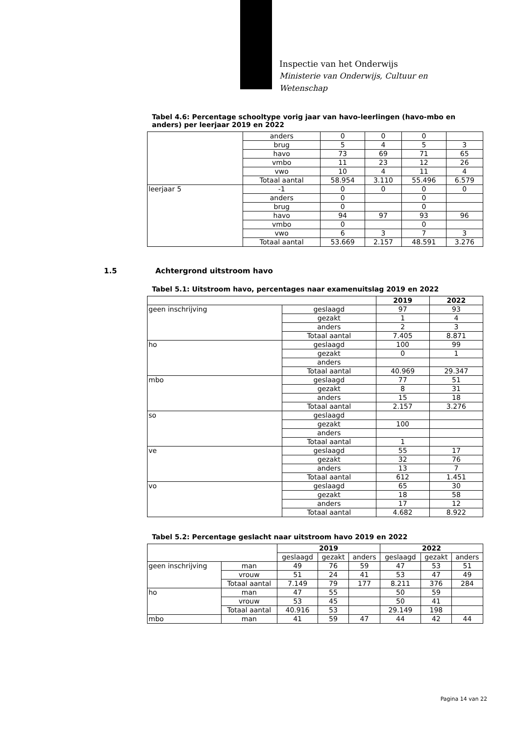Inspectie van het Onderwijs
Ministerie van Onderwijs, Cultuur en
Wetenschap
Tabel 4.6: Percentage schooltype vorig jaar van havo-leerlingen (havo-mbo en anders) per leerjaar 2019 en 2022
| | anders | 0 | 0 | 0 | |
| | brug | 5 | 4 | 5 | 3 |
| | havo | 73 | 69 | 71 | 65 |
| | vmbo | 11 | 23 | 12 | 26 |
| | vwo | 10 | 4 | 11 | 4 |
| | Totaal aantal | 58.954 | 3.110 | 55.496 | 6.579 |
| leerjaar 5 | -1 | 0 | 0 | 0 | 0 |
| | anders | 0 | | 0 | |
| | brug | 0 | | 0 | |
| | havo | 94 | 97 | 93 | 96 |
| | vmbo | 0 | | 0 | |
| | vwo | 6 | 3 | 7 | 3 |
| | Totaal aantal | 53.669 | 2.157 | 48.591 | 3.276 |
1.5 Achtergrond uitstroom havo
Tabel 5.1: Uitstroom havo, percentages naar examenuitslag 2019 en 2022
| | | 2019 | 2022 |
| --- | --- | --- | --- |
| geen inschrijving | geslaagd | 97 | 93 |
| | gezakt | 1 | 4 |
| | anders | 2 | 3 |
| | Totaal aantal | 7.405 | 8.871 |
| ho | geslaagd | 100 | 99 |
| | gezakt | 0 | 1 |
| | anders | | |
| | Totaal aantal | 40.969 | 29.347 |
| mbo | geslaagd | 77 | 51 |
| | gezakt | 8 | 31 |
| | anders | 15 | 18 |
| | Totaal aantal | 2.157 | 3.276 |
| so | geslaagd | | |
| | gezakt | 100 | |
| | anders | | |
| | Totaal aantal | 1 | |
| ve | geslaagd | 55 | 17 |
| | gezakt | 32 | 76 |
| | anders | 13 | 7 |
| | Totaal aantal | 612 | 1.451 |
| vo | geslaagd | 65 | 30 |
| | gezakt | 18 | 58 |
| | anders | 17 | 12 |
| | Totaal aantal | 4.682 | 8.922 |
Tabel 5.2: Percentage geslacht naar uitstroom havo 2019 en 2022
| | | 2019 | | | 2022 | | |
| --- | --- | --- | --- | --- | --- | --- | --- |
| | | geslaagd | gezakt | anders | geslaagd | gezakt | anders |
| geen inschrijving | man | 49 | 76 | 59 | 47 | 53 | 51 |
| | vrouw | 51 | 24 | 41 | 53 | 47 | 49 |
| | Totaal aantal | 7.149 | 79 | 177 | 8.211 | 376 | 284 |
| ho | man | 47 | 55 | | 50 | 59 | |
| | vrouw | 53 | 45 | | 50 | 41 | |
| | Totaal aantal | 40.916 | 53 | | 29.149 | 198 | |
| mbo | man | 41 | 59 | 47 | 44 | 42 | 44 |
Pagina 14 van 22